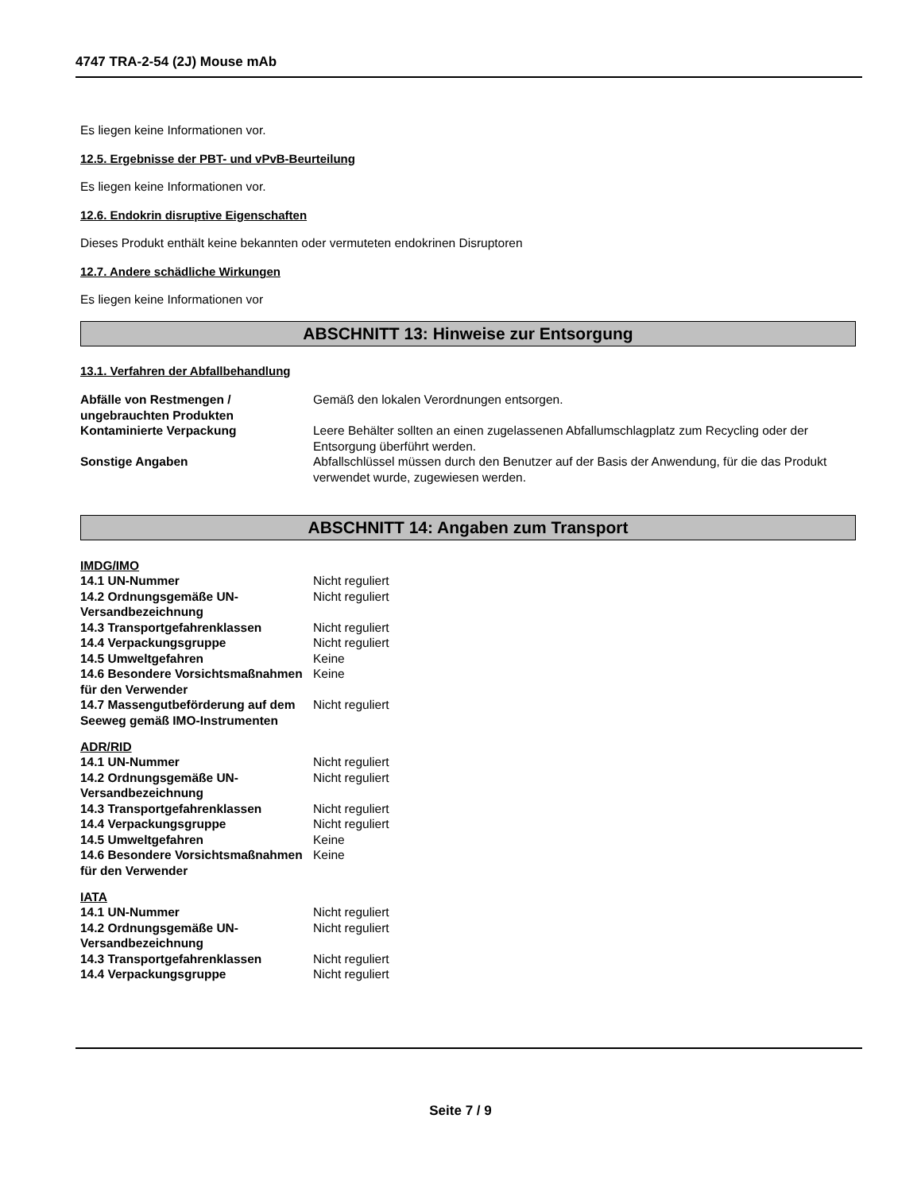4747 TRA-2-54 (2J) Mouse mAb
Es liegen keine Informationen vor.
12.5. Ergebnisse der PBT- und vPvB-Beurteilung
Es liegen keine Informationen vor.
12.6. Endokrin disruptive Eigenschaften
Dieses Produkt enthält keine bekannten oder vermuteten endokrinen Disruptoren
12.7. Andere schädliche Wirkungen
Es liegen keine Informationen vor
ABSCHNITT 13: Hinweise zur Entsorgung
13.1. Verfahren der Abfallbehandlung
| Abfälle von Restmengen / ungebrauchten Produkten | Gemäß den lokalen Verordnungen entsorgen. |
| Kontaminierte Verpackung | Leere Behälter sollten an einen zugelassenen Abfallumschlagplatz zum Recycling oder der Entsorgung überführt werden. |
| Sonstige Angaben | Abfallschlüssel müssen durch den Benutzer auf der Basis der Anwendung, für die das Produkt verwendet wurde, zugewiesen werden. |
ABSCHNITT 14: Angaben zum Transport
IMDG/IMO
| 14.1 UN-Nummer | Nicht reguliert |
| 14.2 Ordnungsgemäße UN-Versandbezeichnung | Nicht reguliert |
| 14.3 Transportgefahrenklassen | Nicht reguliert |
| 14.4 Verpackungsgruppe | Nicht reguliert |
| 14.5 Umweltgefahren | Keine |
| 14.6 Besondere Vorsichtsmaßnahmen für den Verwender | Keine |
| 14.7 Massengutbeförderung auf dem Seeweg gemäß IMO-Instrumenten | Nicht reguliert |
ADR/RID
| 14.1 UN-Nummer | Nicht reguliert |
| 14.2 Ordnungsgemäße UN-Versandbezeichnung | Nicht reguliert |
| 14.3 Transportgefahrenklassen | Nicht reguliert |
| 14.4 Verpackungsgruppe | Nicht reguliert |
| 14.5 Umweltgefahren | Keine |
| 14.6 Besondere Vorsichtsmaßnahmen für den Verwender | Keine |
IATA
| 14.1 UN-Nummer | Nicht reguliert |
| 14.2 Ordnungsgemäße UN-Versandbezeichnung | Nicht reguliert |
| 14.3 Transportgefahrenklassen | Nicht reguliert |
| 14.4 Verpackungsgruppe | Nicht reguliert |
Seite 7 / 9